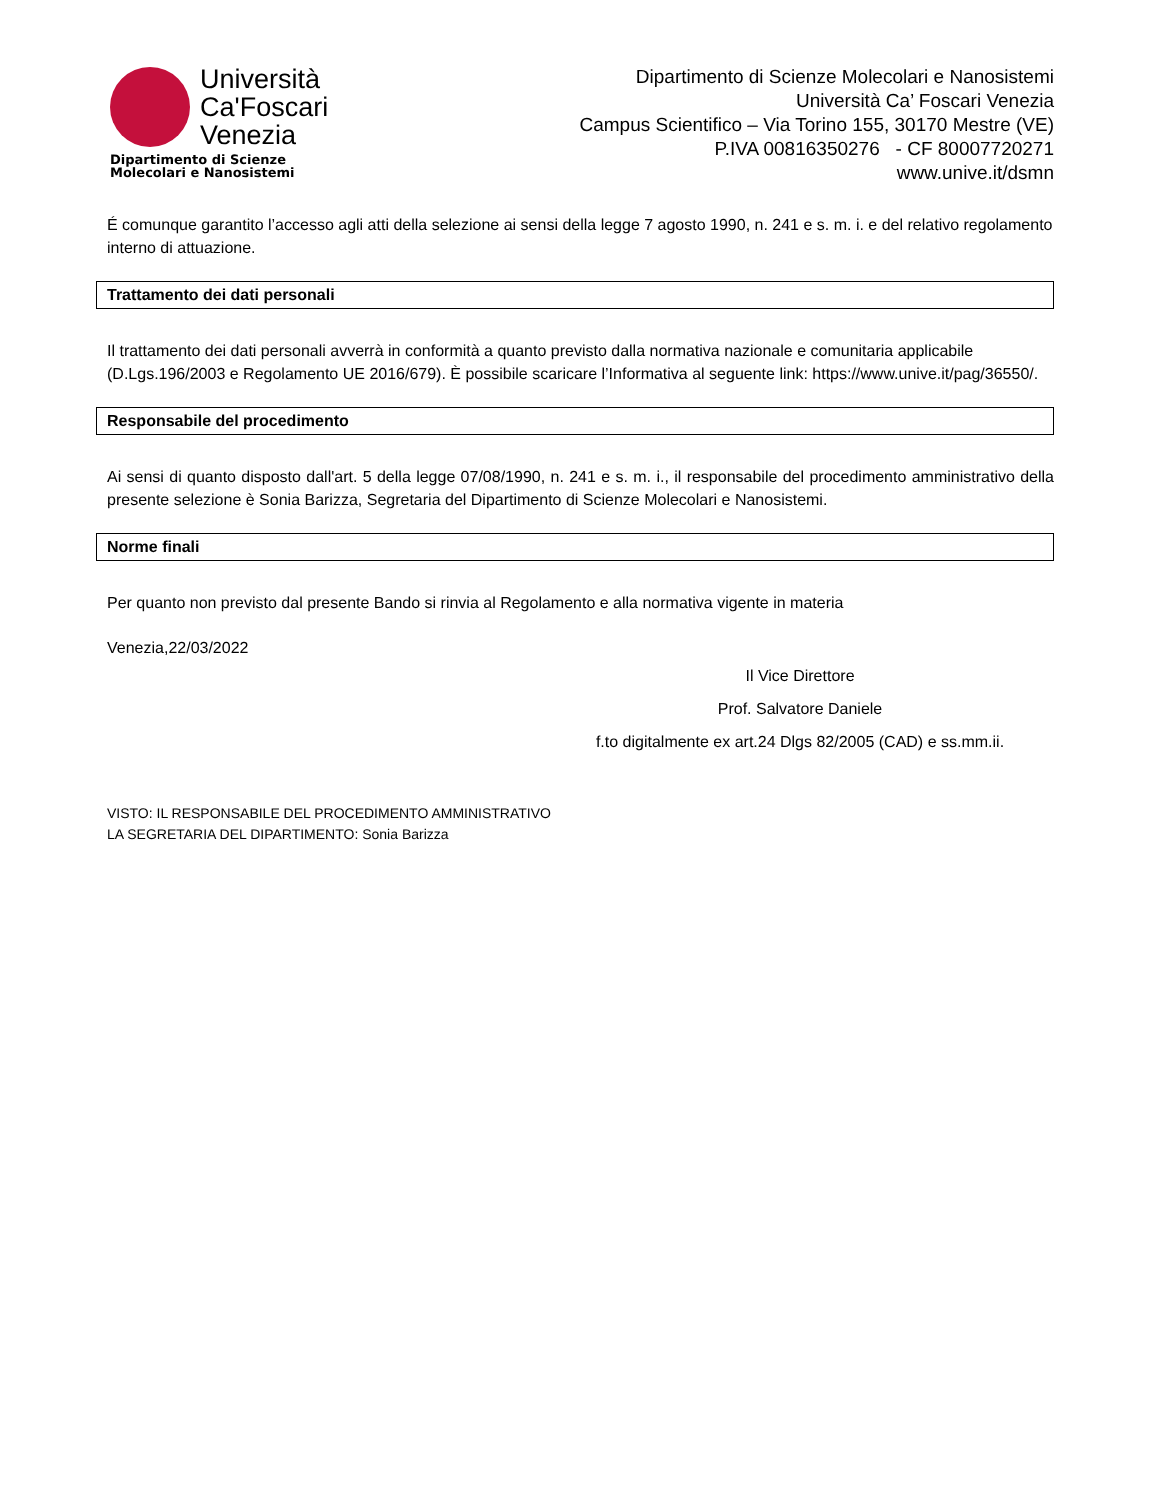Università
Ca'Foscari
Venezia
Dipartimento di Scienze
Molecolari e Nanosistemi
Dipartimento di Scienze Molecolari e Nanosistemi
Università Ca’ Foscari Venezia
Campus Scientifico – Via Torino 155, 30170 Mestre (VE)
P.IVA 00816350276 - CF 80007720271
www.unive.it/dsmn
É comunque garantito l’accesso agli atti della selezione ai sensi della legge 7 agosto 1990, n. 241 e s. m. i. e del relativo regolamento interno di attuazione.
Trattamento dei dati personali
Il trattamento dei dati personali avverrà in conformità a quanto previsto dalla normativa nazionale e comunitaria applicabile (D.Lgs.196/2003 e Regolamento UE 2016/679). È possibile scaricare l’Informativa al seguente link: https://www.unive.it/pag/36550/.
Responsabile del procedimento
Ai sensi di quanto disposto dall'art. 5 della legge 07/08/1990, n. 241 e s. m. i., il responsabile del procedimento amministrativo della presente selezione è Sonia Barizza, Segretaria del Dipartimento di Scienze Molecolari e Nanosistemi.
Norme finali
Per quanto non previsto dal presente Bando si rinvia al Regolamento e alla normativa vigente in materia
Venezia,22/03/2022
Il Vice Direttore
Prof. Salvatore Daniele
f.to digitalmente ex art.24 Dlgs 82/2005 (CAD) e ss.mm.ii.
VISTO: IL RESPONSABILE DEL PROCEDIMENTO AMMINISTRATIVO
LA SEGRETARIA DEL DIPARTIMENTO: Sonia Barizza